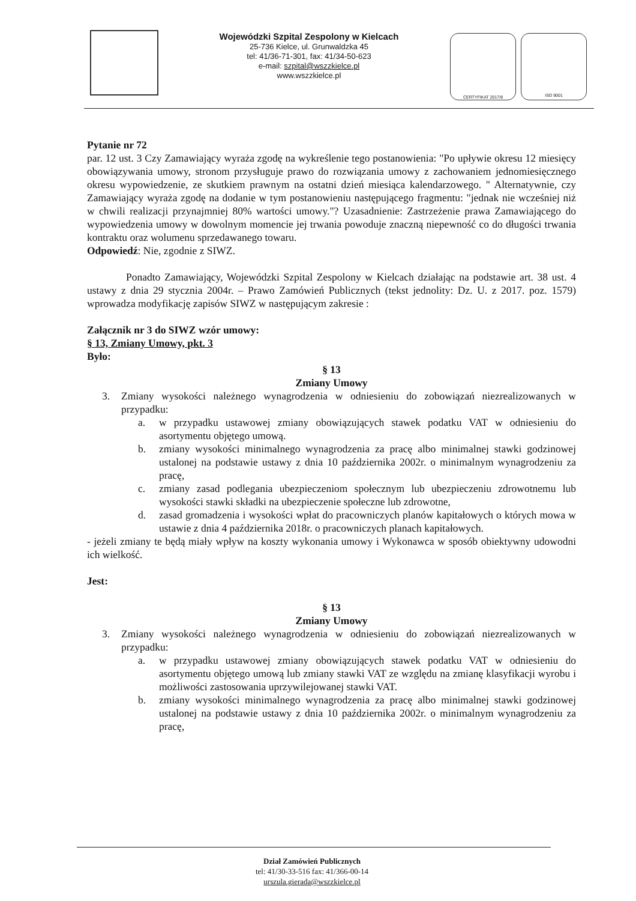Wojewódzki Szpital Zespolony w Kielcach
25-736 Kielce, ul. Grunwaldzka 45
tel: 41/36-71-301, fax: 41/34-50-623
e-mail: szpital@wszzkielce.pl
www.wszzkielce.pl
CERTYFIKAT 2017/8 ISO 9001
Pytanie nr 72
par. 12 ust. 3 Czy Zamawiający wyraża zgodę na wykreślenie tego postanowienia: "Po upływie okresu 12 miesięcy obowiązywania umowy, stronom przysługuje prawo do rozwiązania umowy z zachowaniem jednomiesięcznego okresu wypowiedzenie, ze skutkiem prawnym na ostatni dzień miesiąca kalendarzowego. " Alternatywnie, czy Zamawiający wyraża zgodę na dodanie w tym postanowieniu następującego fragmentu: "jednak nie wcześniej niż w chwili realizacji przynajmniej 80% wartości umowy."? Uzasadnienie: Zastrzeżenie prawa Zamawiającego do wypowiedzenia umowy w dowolnym momencie jej trwania powoduje znaczną niepewność co do długości trwania kontraktu oraz wolumenu sprzedawanego towaru.
Odpowiedź: Nie, zgodnie z SIWZ.
Ponadto Zamawiający, Wojewódzki Szpital Zespolony w Kielcach działając na podstawie art. 38 ust. 4 ustawy z dnia 29 stycznia 2004r. – Prawo Zamówień Publicznych (tekst jednolity: Dz. U. z 2017. poz. 1579) wprowadza modyfikację zapisów SIWZ w następującym zakresie :
Załącznik nr 3 do SIWZ wzór umowy:
§ 13, Zmiany Umowy, pkt. 3
Było:
§ 13
Zmiany Umowy
3. Zmiany wysokości należnego wynagrodzenia w odniesieniu do zobowiązań niezrealizowanych w przypadku:
a. w przypadku ustawowej zmiany obowiązujących stawek podatku VAT w odniesieniu do asortymentu objętego umową.
b. zmiany wysokości minimalnego wynagrodzenia za pracę albo minimalnej stawki godzinowej ustalonej na podstawie ustawy z dnia 10 października 2002r. o minimalnym wynagrodzeniu za pracę,
c. zmiany zasad podlegania ubezpieczeniom społecznym lub ubezpieczeniu zdrowotnemu lub wysokości stawki składki na ubezpieczenie społeczne lub zdrowotne,
d. zasad gromadzenia i wysokości wpłat do pracowniczych planów kapitałowych o których mowa w ustawie z dnia 4 października 2018r. o pracowniczych planach kapitałowych.
- jeżeli zmiany te będą miały wpływ na koszty wykonania umowy i Wykonawca w sposób obiektywny udowodni ich wielkość.
Jest:
§ 13
Zmiany Umowy
3. Zmiany wysokości należnego wynagrodzenia w odniesieniu do zobowiązań niezrealizowanych w przypadku:
a. w przypadku ustawowej zmiany obowiązujących stawek podatku VAT w odniesieniu do asortymentu objętego umową lub zmiany stawki VAT ze względu na zmianę klasyfikacji wyrobu i możliwości zastosowania uprzywilejowanej stawki VAT.
b. zmiany wysokości minimalnego wynagrodzenia za pracę albo minimalnej stawki godzinowej ustalonej na podstawie ustawy z dnia 10 października 2002r. o minimalnym wynagrodzeniu za pracę,
Dział Zamówień Publicznych
tel: 41/30-33-516 fax: 41/366-00-14
urszula.gierada@wszzkielce.pl